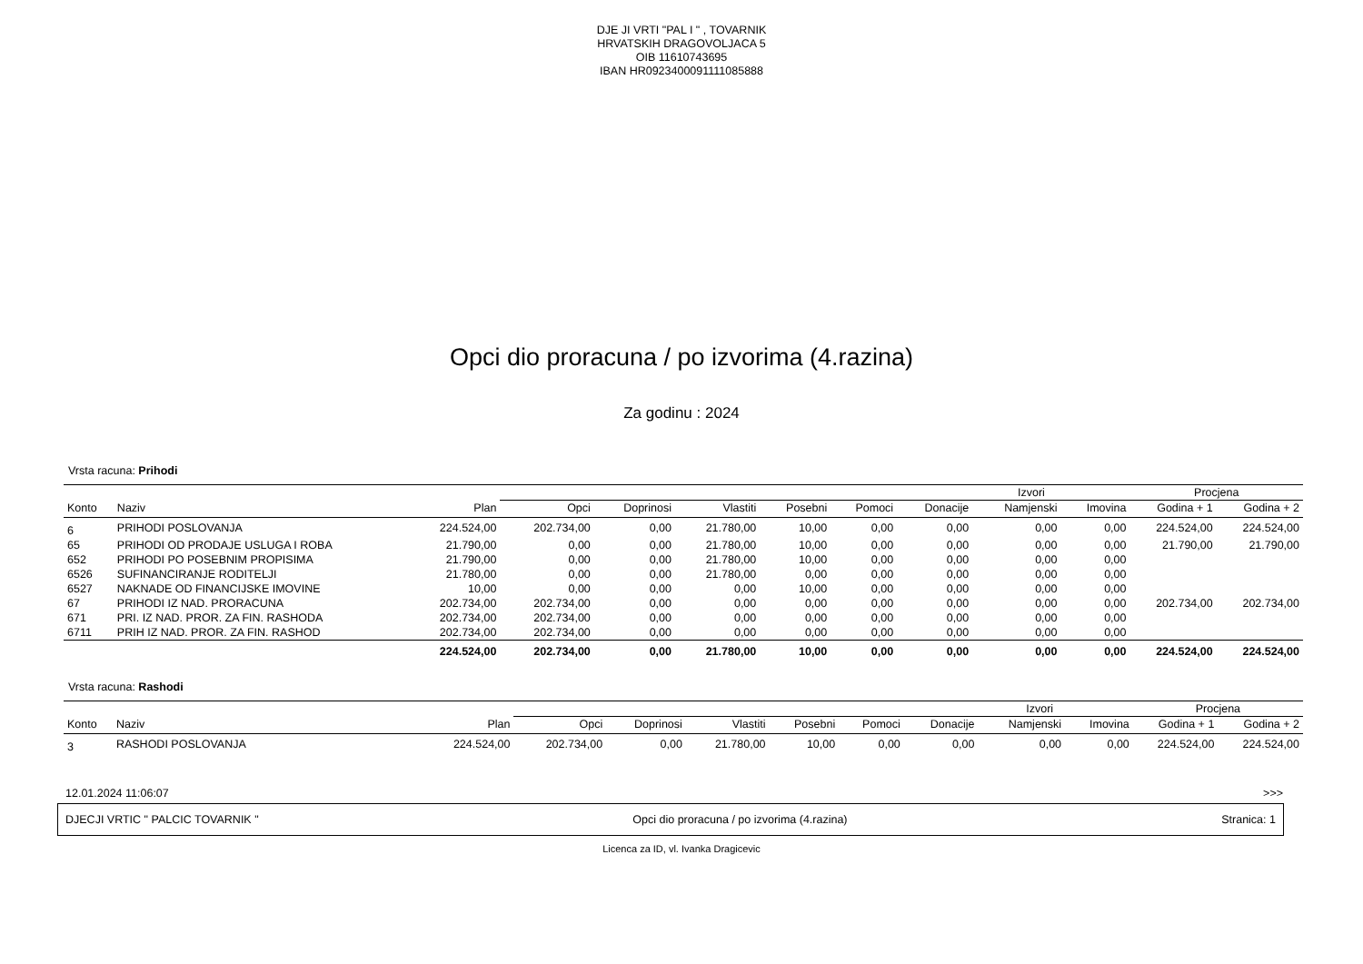DJE JI VRTI "PAL I " , TOVARNIK
HRVATSKIH DRAGOVOLJACA 5
OIB 11610743695
IBAN HR0923400091111085888
Opci dio proracuna / po izvorima (4.razina)
Za godinu : 2024
Vrsta racuna: Prihodi
| | | | Izvori | | | | | | | | Procjena | |
| --- | --- | --- | --- | --- | --- | --- | --- | --- | --- | --- | --- | --- |
| Konto | Naziv | Plan | Opci | Doprinosi | Vlastiti | Posebni | Pomoci | Donacije | Namjenski | Imovina | Godina + 1 | Godina + 2 |
| 6 | PRIHODI POSLOVANJA | 224.524,00 | 202.734,00 | 0,00 | 21.780,00 | 10,00 | 0,00 | 0,00 | 0,00 | 0,00 | 224.524,00 | 224.524,00 |
| 65 | PRIHODI OD PRODAJE USLUGA I ROBA | 21.790,00 | 0,00 | 0,00 | 21.780,00 | 10,00 | 0,00 | 0,00 | 0,00 | 0,00 | 21.790,00 | 21.790,00 |
| 652 | PRIHODI PO POSEBNIM PROPISIMA | 21.790,00 | 0,00 | 0,00 | 21.780,00 | 10,00 | 0,00 | 0,00 | 0,00 | 0,00 | | |
| 6526 | SUFINANCIRANJE RODITELJI | 21.780,00 | 0,00 | 0,00 | 21.780,00 | 0,00 | 0,00 | 0,00 | 0,00 | 0,00 | | |
| 6527 | NAKNADE OD FINANCIJSKE IMOVINE | 10,00 | 0,00 | 0,00 | 0,00 | 10,00 | 0,00 | 0,00 | 0,00 | 0,00 | | |
| 67 | PRIHODI IZ NAD. PRORACUNA | 202.734,00 | 202.734,00 | 0,00 | 0,00 | 0,00 | 0,00 | 0,00 | 0,00 | 0,00 | 202.734,00 | 202.734,00 |
| 671 | PRI. IZ NAD. PROR. ZA FIN. RASHODA | 202.734,00 | 202.734,00 | 0,00 | 0,00 | 0,00 | 0,00 | 0,00 | 0,00 | 0,00 | | |
| 6711 | PRIH IZ NAD. PROR. ZA FIN. RASHOD | 202.734,00 | 202.734,00 | 0,00 | 0,00 | 0,00 | 0,00 | 0,00 | 0,00 | 0,00 | | |
| | | 224.524,00 | 202.734,00 | 0,00 | 21.780,00 | 10,00 | 0,00 | 0,00 | 0,00 | 0,00 | 224.524,00 | 224.524,00 |
Vrsta racuna: Rashodi
| | | | Izvori | | | | | | | | Procjena | |
| --- | --- | --- | --- | --- | --- | --- | --- | --- | --- | --- | --- | --- |
| Konto | Naziv | Plan | Opci | Doprinosi | Vlastiti | Posebni | Pomoci | Donacije | Namjenski | Imovina | Godina + 1 | Godina + 2 |
| 3 | RASHODI POSLOVANJA | 224.524,00 | 202.734,00 | 0,00 | 21.780,00 | 10,00 | 0,00 | 0,00 | 0,00 | 0,00 | 224.524,00 | 224.524,00 |
12.01.2024 11:06:07 >>>
DJECJI VRTIC " PALCIC TOVARNIK " Opci dio proracuna / po izvorima (4.razina) Stranica: 1
Licenca za ID, vl. Ivanka Dragicevic